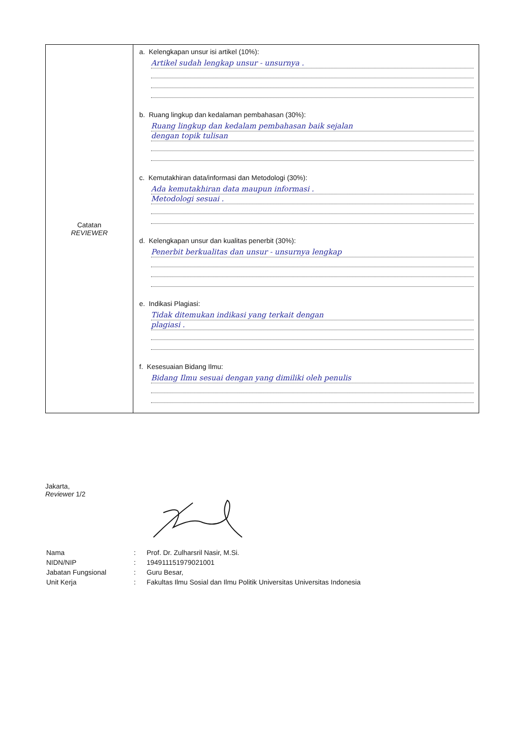| Catatan REVIEWER | a. Kelengkapan unsur isi artikel (10%): Artikel sudah lengkap unsur - unsurnya . b. Ruang lingkup dan kedalaman pembahasan (30%): Ruang lingkup dan kedalam pembahasan baik sejalan dengan topik tulisan c. Kemutakhiran data/informasi dan Metodologi (30%): Ada kemutakhiran data maupun informasi . Metodologi sesuai . d. Kelengkapan unsur dan kualitas penerbit (30%): Penerbit berkualitas dan unsur - unsurnya lengkap e. Indikasi Plagiasi: Tidak ditemukan indikasi yang terkait dengan plagiasi . f. Kesesuaian Bidang Ilmu: Bidang Ilmu sesuai dengan yang dimiliki oleh penulis |
Jakarta,
Reviewer 1/2
| Nama | : | Prof. Dr. Zulharsril Nasir, M.Si. |
| NIDN/NIP | : | 194911151979021001 |
| Jabatan Fungsional | : | Guru Besar, |
| Unit Kerja | : | Fakultas Ilmu Sosial dan Ilmu Politik Universitas Universitas Indonesia |